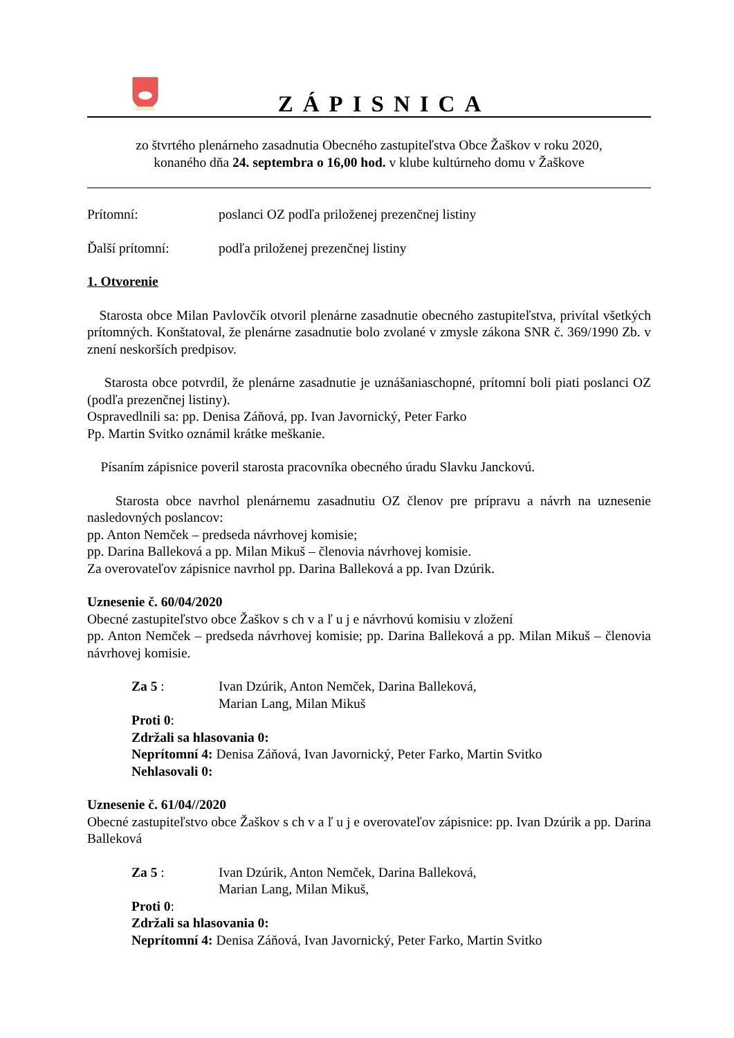ZÁPISNICA
zo štvrtého plenárneho zasadnutia Obecného zastupiteľstva Obce Žaškov v roku 2020,
konaného dňa 24. septembra o 16,00 hod. v klube kultúrneho domu v Žaškove
Prítomní: poslanci OZ podľa priloženej prezenčnej listiny
Ďalší prítomní: podľa priloženej prezenčnej listiny
1. Otvorenie
Starosta obce Milan Pavlovčík otvoril plenárne zasadnutie obecného zastupiteľstva, privítal všetkých prítomných. Konštatoval, že plenárne zasadnutie bolo zvolané v zmysle zákona SNR č. 369/1990 Zb. v znení neskorších predpisov.
Starosta obce potvrdil, že plenárne zasadnutie je uznášaniaschopné, prítomní boli piati poslanci OZ (podľa prezenčnej listiny).
Ospravedlnili sa: pp. Denisa Záňová, pp. Ivan Javornický, Peter Farko
Pp. Martin Svitko oznámil krátke meškanie.
Písaním zápisnice poveril starosta pracovníka obecného úradu Slavku Janckovú.
Starosta obce navrhol plenárnemu zasadnutiu OZ členov pre prípravu a návrh na uznesenie nasledovných poslancov:
pp. Anton Nemček – predseda návrhovej komisie;
pp. Darina Balleková a pp. Milan Mikuš – členovia návrhovej komisie.
Za overovateľov zápisnice navrhol pp. Darina Balleková a pp. Ivan Dzúrik.
Uznesenie č. 60/04/2020
Obecné zastupiteľstvo obce Žaškov s ch v a ľ u j e návrhovú komisiu v zložení
pp. Anton Nemček – predseda návrhovej komisie; pp. Darina Balleková a pp. Milan Mikuš – členovia návrhovej komisie.
Za 5 : Ivan Dzúrik, Anton Nemček, Darina Balleková,
Marian Lang, Milan Mikuš
Proti 0:
Zdržali sa hlasovania 0:
Neprítomní 4: Denisa Záňová, Ivan Javornický, Peter Farko, Martin Svitko
Nehlasovali 0:
Uznesenie č. 61/04//2020
Obecné zastupiteľstvo obce Žaškov s ch v a ľ u j e overovateľov zápisnice: pp. Ivan Dzúrik a pp. Darina Balleková
Za 5 : Ivan Dzúrik, Anton Nemček, Darina Balleková,
Marian Lang, Milan Mikuš,
Proti 0:
Zdržali sa hlasovania 0:
Neprítomní 4: Denisa Záňová, Ivan Javornický, Peter Farko, Martin Svitko